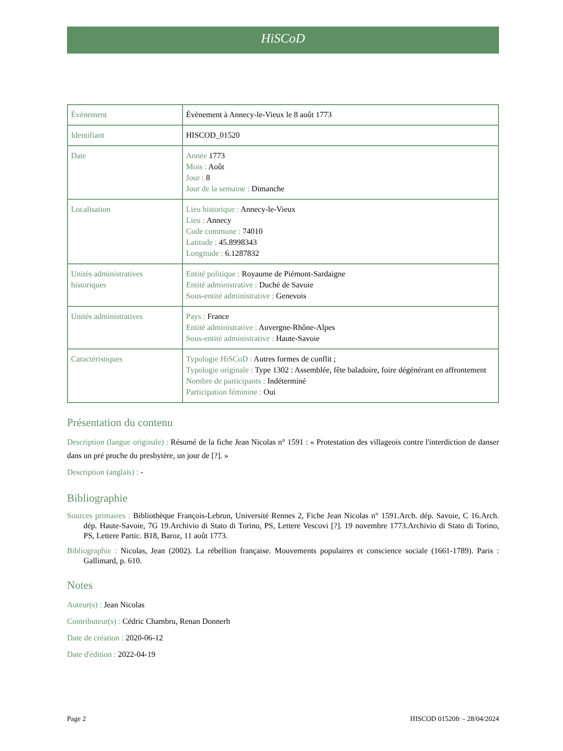HiSCoD
| Évènement | Évènement à Annecy-le-Vieux le 8 août 1773 |
| Identifiant | HISCOD_01520 |
| Date | Année 1773 Mois : Août Jour : 8 Jour de la semaine : Dimanche |
| Localisation | Lieu historique : Annecy-le-Vieux Lieu : Annecy Code commune : 74010 Latitude : 45.8998343 Longitude : 6.1287832 |
| Unités administratives historiques | Entité politique : Royaume de Piémont-Sardaigne Entité administrative : Duché de Savoie Sous-entité administrative : Genevois |
| Unités administratives | Pays : France Entité administrative : Auvergne-Rhône-Alpes Sous-entité administrative : Haute-Savoie |
| Caractéristiques | Typologie HiSCoD : Autres formes de conflit ; Typologie originale : Type 1302 : Assemblée, fête baladoire, foire dégénérant en affrontement Nombre de participants : Indéterminé Participation féminine : Oui |
Présentation du contenu
Description (langue originale) : Résumé de la fiche Jean Nicolas n° 1591 : « Protestation des villageois contre l'interdiction de danser dans un pré proche du presbytère, un jour de [?]. »
Description (anglais) : -
Bibliographie
Sources primaires : Bibliothèque François-Lebrun, Université Rennes 2, Fiche Jean Nicolas n° 1591.Arch. dép. Savoie, C 16.Arch. dép. Haute-Savoie, 7G 19.Archivio di Stato di Torino, PS, Lettere Vescovi [?]. 19 novembre 1773.Archivio di Stato di Torino, PS, Lettere Partic. B18, Baroz, 11 août 1773.
Bibliographie : Nicolas, Jean (2002). La rébellion française. Mouvements populaires et conscience sociale (1661-1789). Paris : Gallimard, p. 610.
Notes
Auteur(s) : Jean Nicolas
Contributeur(s) : Cédric Chambru, Renan Donnerh
Date de création : 2020-06-12
Date d'édition : 2022-04-19
Page 2 HISCOD 01520fr – 28/04/2024